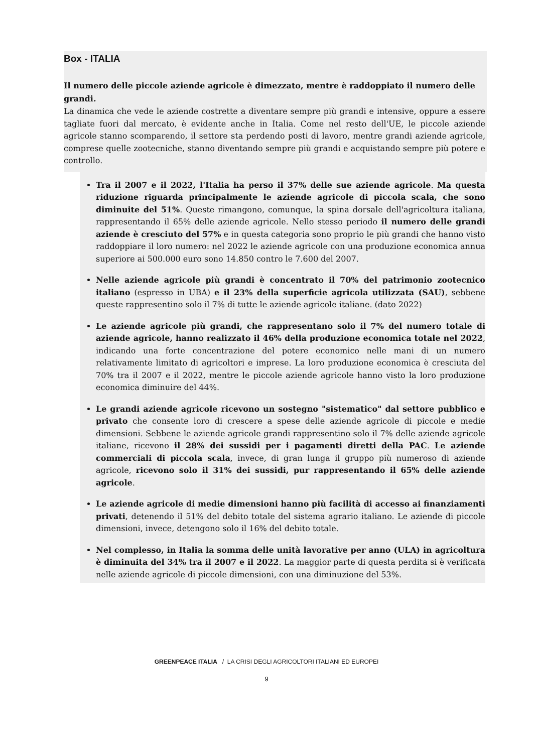Box - ITALIA
Il numero delle piccole aziende agricole è dimezzato, mentre è raddoppiato il numero delle grandi.
La dinamica che vede le aziende costrette a diventare sempre più grandi e intensive, oppure a essere tagliate fuori dal mercato, è evidente anche in Italia. Come nel resto dell'UE, le piccole aziende agricole stanno scomparendo, il settore sta perdendo posti di lavoro, mentre grandi aziende agricole, comprese quelle zootecniche, stanno diventando sempre più grandi e acquistando sempre più potere e controllo.
Tra il 2007 e il 2022, l'Italia ha perso il 37% delle sue aziende agricole. Ma questa riduzione riguarda principalmente le aziende agricole di piccola scala, che sono diminuite del 51%. Queste rimangono, comunque, la spina dorsale dell'agricoltura italiana, rappresentando il 65% delle aziende agricole. Nello stesso periodo il numero delle grandi aziende è cresciuto del 57% e in questa categoria sono proprio le più grandi che hanno visto raddoppiare il loro numero: nel 2022 le aziende agricole con una produzione economica annua superiore ai 500.000 euro sono 14.850 contro le 7.600 del 2007.
Nelle aziende agricole più grandi è concentrato il 70% del patrimonio zootecnico italiano (espresso in UBA) e il 23% della superficie agricola utilizzata (SAU), sebbene queste rappresentino solo il 7% di tutte le aziende agricole italiane. (dato 2022)
Le aziende agricole più grandi, che rappresentano solo il 7% del numero totale di aziende agricole, hanno realizzato il 46% della produzione economica totale nel 2022, indicando una forte concentrazione del potere economico nelle mani di un numero relativamente limitato di agricoltori e imprese. La loro produzione economica è cresciuta del 70% tra il 2007 e il 2022, mentre le piccole aziende agricole hanno visto la loro produzione economica diminuire del 44%.
Le grandi aziende agricole ricevono un sostegno "sistematico" dal settore pubblico e privato che consente loro di crescere a spese delle aziende agricole di piccole e medie dimensioni. Sebbene le aziende agricole grandi rappresentino solo il 7% delle aziende agricole italiane, ricevono il 28% dei sussidi per i pagamenti diretti della PAC. Le aziende commerciali di piccola scala, invece, di gran lunga il gruppo più numeroso di aziende agricole, ricevono solo il 31% dei sussidi, pur rappresentando il 65% delle aziende agricole.
Le aziende agricole di medie dimensioni hanno più facilità di accesso ai finanziamenti privati, detenendo il 51% del debito totale del sistema agrario italiano. Le aziende di piccole dimensioni, invece, detengono solo il 16% del debito totale.
Nel complesso, in Italia la somma delle unità lavorative per anno (ULA) in agricoltura è diminuita del 34% tra il 2007 e il 2022. La maggior parte di questa perdita si è verificata nelle aziende agricole di piccole dimensioni, con una diminuzione del 53%.
GREENPEACE ITALIA / LA CRISI DEGLI AGRICOLTORI ITALIANI ED EUROPEI
9